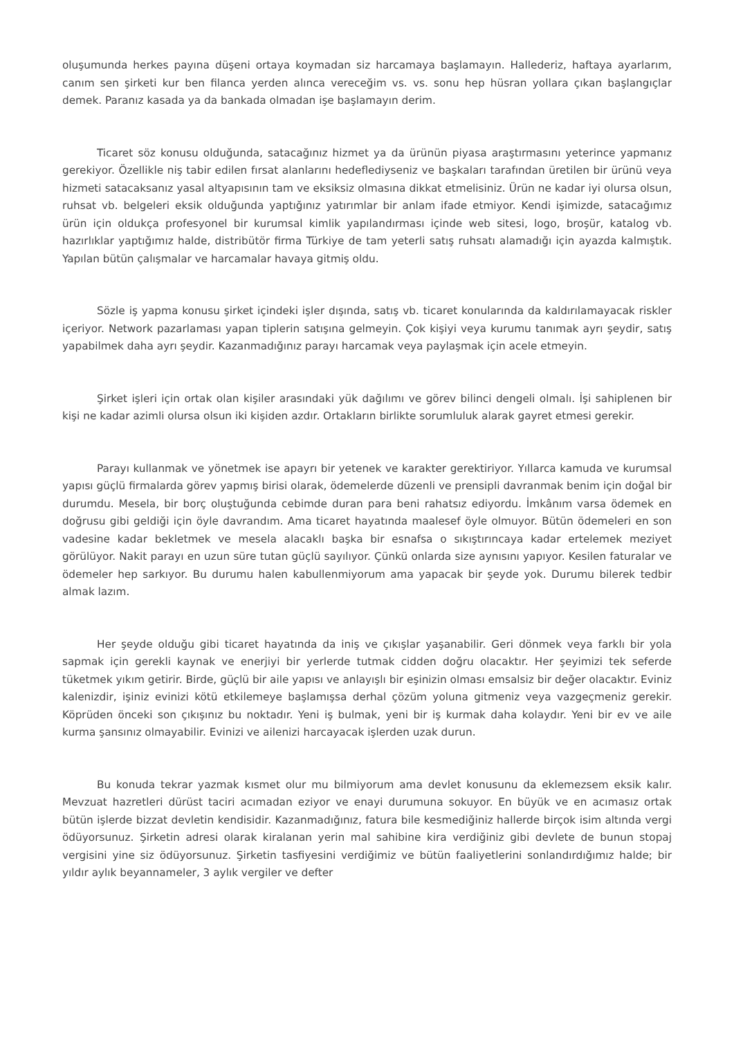oluşumunda herkes payına düşeni ortaya koymadan siz harcamaya başlamayın. Hallederiz, haftaya ayarlarım, canım sen şirketi kur ben filanca yerden alınca vereceğim vs. vs. sonu hep hüsran yollara çıkan başlangıçlar demek. Paranız kasada ya da bankada olmadan işe başlamayın derim.
Ticaret söz konusu olduğunda, satacağınız hizmet ya da ürünün piyasa araştırmasını yeterince yapmanız gerekiyor. Özellikle niş tabir edilen fırsat alanlarını hedeflediyseniz ve başkaları tarafından üretilen bir ürünü veya hizmeti satacaksanız yasal altyapısının tam ve eksiksiz olmasına dikkat etmelisiniz. Ürün ne kadar iyi olursa olsun, ruhsat vb. belgeleri eksik olduğunda yaptığınız yatırımlar bir anlam ifade etmiyor. Kendi işimizde, satacağımız ürün için oldukça profesyonel bir kurumsal kimlik yapılandırması içinde web sitesi, logo, broşür, katalog vb. hazırlıklar yaptığımız halde, distribütör firma Türkiye de tam yeterli satış ruhsatı alamadığı için ayazda kalmıştık. Yapılan bütün çalışmalar ve harcamalar havaya gitmiş oldu.
Sözle iş yapma konusu şirket içindeki işler dışında, satış vb. ticaret konularında da kaldırılamayacak riskler içeriyor. Network pazarlaması yapan tiplerin satışına gelmeyin. Çok kişiyi veya kurumu tanımak ayrı şeydir, satış yapabilmek daha ayrı şeydir. Kazanmadığınız parayı harcamak veya paylaşmak için acele etmeyin.
Şirket işleri için ortak olan kişiler arasındaki yük dağılımı ve görev bilinci dengeli olmalı. İşi sahiplenen bir kişi ne kadar azimli olursa olsun iki kişiden azdır. Ortakların birlikte sorumluluk alarak gayret etmesi gerekir.
Parayı kullanmak ve yönetmek ise apayrı bir yetenek ve karakter gerektiriyor. Yıllarca kamuda ve kurumsal yapısı güçlü firmalarda görev yapmış birisi olarak, ödemelerde düzenli ve prensipli davranmak benim için doğal bir durumdu. Mesela, bir borç oluştuğunda cebimde duran para beni rahatsız ediyordu. İmkânım varsa ödemek en doğrusu gibi geldiği için öyle davrandım. Ama ticaret hayatında maalesef öyle olmuyor. Bütün ödemeleri en son vadesine kadar bekletmek ve mesela alacaklı başka bir esnafsa o sıkıştırıncaya kadar ertelemek meziyet görülüyor. Nakit parayı en uzun süre tutan güçlü sayılıyor. Çünkü onlarda size aynısını yapıyor. Kesilen faturalar ve ödemeler hep sarkıyor. Bu durumu halen kabullenmiyorum ama yapacak bir şeyde yok. Durumu bilerek tedbir almak lazım.
Her şeyde olduğu gibi ticaret hayatında da iniş ve çıkışlar yaşanabilir. Geri dönmek veya farklı bir yola sapmak için gerekli kaynak ve enerjiyi bir yerlerde tutmak cidden doğru olacaktır. Her şeyimizi tek seferde tüketmek yıkım getirir. Birde, güçlü bir aile yapısı ve anlayışlı bir eşinizin olması emsalsiz bir değer olacaktır. Eviniz kalenizdir, işiniz evinizi kötü etkilemeye başlamışsa derhal çözüm yoluna gitmeniz veya vazgeçmeniz gerekir. Köprüden önceki son çıkışınız bu noktadır. Yeni iş bulmak, yeni bir iş kurmak daha kolaydır. Yeni bir ev ve aile kurma şansınız olmayabilir. Evinizi ve ailenizi harcayacak işlerden uzak durun.
Bu konuda tekrar yazmak kısmet olur mu bilmiyorum ama devlet konusunu da eklemezsem eksik kalır. Mevzuat hazretleri dürüst taciri acımadan eziyor ve enayi durumuna sokuyor. En büyük ve en acımasız ortak bütün işlerde bizzat devletin kendisidir. Kazanmadığınız, fatura bile kesmediğiniz hallerde birçok isim altında vergi ödüyorsunuz. Şirketin adresi olarak kiralanan yerin mal sahibine kira verdiğiniz gibi devlete de bunun stopaj vergisini yine siz ödüyorsunuz. Şirketin tasfiyesini verdiğimiz ve bütün faaliyetlerini sonlandırdığımız halde; bir yıldır aylık beyannameler, 3 aylık vergiler ve defter